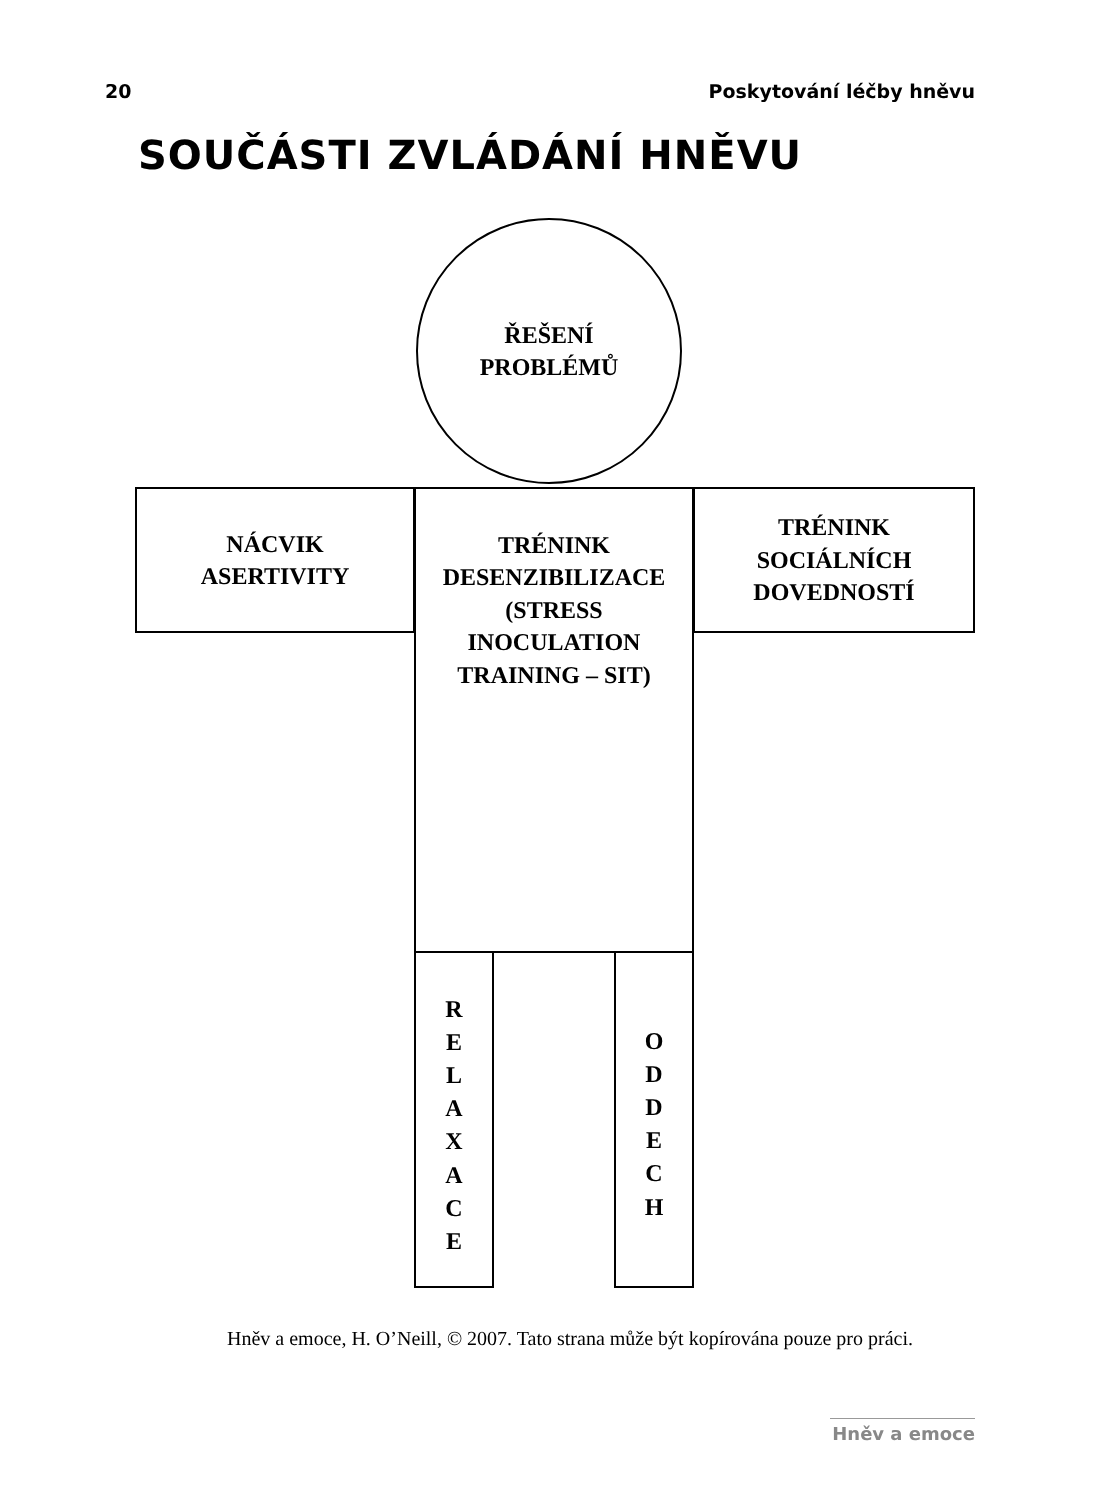20 Poskytování léčby hněvu
SOUČÁSTI ZVLÁDÁNÍ HNĚVU
ŘEŠENÍ
PROBLÉMŮ
NÁCVIK
ASERTIVITY
TRÉNINK
DESENZIBILIZACE
(STRESS
INOCULATION
TRAINING – SIT)
TRÉNINK
SOCIÁLNÍCH
DOVEDNOSTÍ
R
E
L
A
X
A
C
E
O
D
D
E
C
H
Hněv a emoce, H. O’Neill, © 2007. Tato strana může být kopírována pouze pro práci.
Hněv a emoce